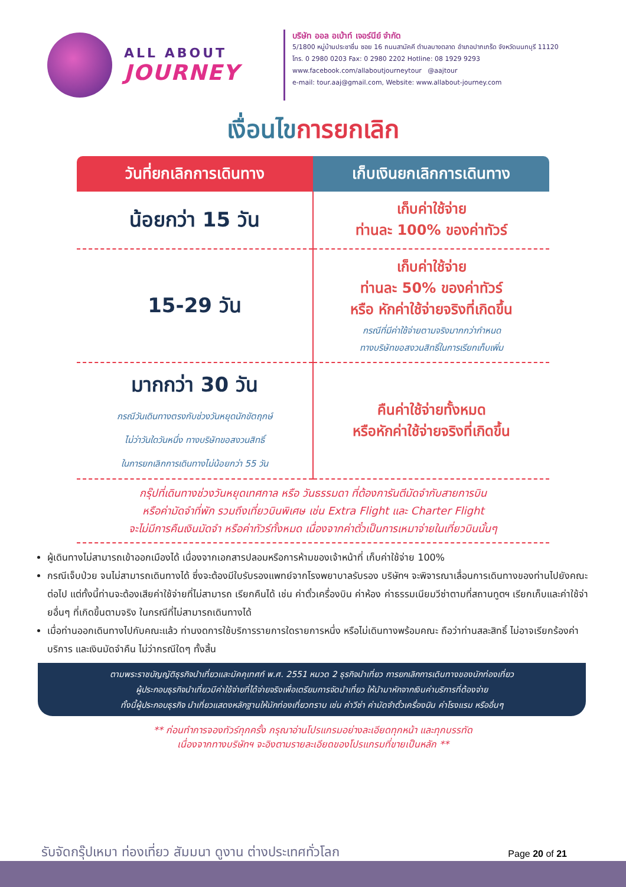ALL ABOUT
JOURNEY
บริษัท ออล อเบ้าท์ เจอร์นีย์ จำกัด
5/1800 หมู่บ้านประชาชื่น ซอย 16 ถนนสามัคคี ตำบลบางตลาด อำเภอปากเกร็ด จังหวัดนนทบุรี 11120
โทร. 0 2980 0203 Fax: 0 2980 2202 Hotline: 08 1929 9293
www.facebook.com/allaboutjourneytour @aajtour
e-mail: tour.aaj@gmail.com, Website: www.allabout-journey.com
เงื่อนไขการยกเลิก
| วันที่ยกเลิกการเดินทาง | เก็บเงินยกเลิกการเดินทาง |
| --- | --- |
| น้อยกว่า 15 วัน | เก็บค่าใช้จ่าย ท่านละ 100% ของค่าทัวร์ |
| 15-29 วัน | เก็บค่าใช้จ่าย ท่านละ 50% ของค่าทัวร์ หรือ หักค่าใช้จ่ายจริงที่เกิดขึ้น กรณีที่มีค่าใช้จ่ายตามจริงมากกว่ากำหนด ทางบริษัทขอสงวนสิทธิ์ในการเรียกเก็บเพิ่ม |
| มากกว่า 30 วัน กรณีวันเดินทางตรงกับช่วงวันหยุดนักขัตฤกษ์ ไม่ว่าวันใดวันหนึ่ง ทางบริษัทขอสงวนสิทธิ์ ในการยกเลิกการเดินทางไม่น้อยกว่า 55 วัน | คืนค่าใช้จ่ายทั้งหมด หรือหักค่าใช้จ่ายจริงที่เกิดขึ้น |
กรุ๊ปที่เดินทางช่วงวันหยุดเทศกาล หรือ วันธรรมดา ที่ต้องการันตีมัดจำกับสายการบิน
หรือค่ามัดจำที่พัก รวมถึงเที่ยวบินพิเศษ เช่น Extra Flight และ Charter Flight
จะไม่มีการคืนเงินมัดจำ หรือค่าทัวร์ทั้งหมด เนื่องจากค่าตั๋วเป็นการเหมาจ่ายในเที่ยวบินนั้นๆ
ผู้เดินทางไม่สามารถเข้าออกเมืองได้ เนื่องจากเอกสารปลอมหรือการห้ามของเจ้าหน้าที่ เก็บค่าใช้จ่าย 100%
กรณีเจ็บป่วย จนไม่สามารถเดินทางได้ ซึ่งจะต้องมีใบรับรองแพทย์จากโรงพยาบาลรับรอง บริษัทฯ จะพิจารณาเลื่อนการเดินทางของท่านไปยังคณะต่อไป แต่ทั้งนี้ท่านจะต้องเสียค่าใช้จ่ายที่ไม่สามารถ เรียกคืนได้ เช่น ค่าตั๋วเครื่องบิน ค่าห้อง ค่าธรรมเนียมวีซ่าตามที่สถานทูตฯ เรียกเก็บและค่าใช้จ่ายอื่นๆ ที่เกิดขึ้นตามจริง ในกรณีที่ไม่สามารถเดินทางได้
เมื่อท่านออกเดินทางไปกับคณะแล้ว ท่านงดการใช้บริการรายการใดรายการหนึ่ง หรือไม่เดินทางพร้อมคณะ ถือว่าท่านสละสิทธิ์ ไม่อาจเรียกร้องค่าบริการ และเงินมัดจำคืน ไม่ว่ากรณีใดๆ ทั้งสิ้น
ตามพระราชบัญญัติธุรกิจนำเที่ยวและมัคคุเทศก์ พ.ศ. 2551 หมวด 2 ธุรกิจนำเที่ยว การยกเลิกการเดินทางของนักท่องเที่ยว
ผู้ประกอบธุรกิจนำเที่ยวมีค่าใช้จ่ายที่ได้จ่ายจริงเพื่อเตรียมการจัดนำเที่ยว ให้นำมาหักจากเงินค่าบริการที่ต้องจ่าย
ทั้งนี้ผู้ประกอบธุรกิจ นำเที่ยวแสดงหลักฐานให้นักท่องเที่ยวทราบ เช่น ค่าวีซ่า ค่ามัดจำตั๋วเครื่องบิน ค่าโรงแรม หรืออื่นๆ
** ก่อนทำการจองทัวร์ทุกครั้ง กรุณาอ่านโปรแกรมอย่างละเอียดทุกหน้า และทุกบรรทัด
เนื่องจากทางบริษัทฯ จะอิงตามรายละเอียดของโปรแกรมที่ขายเป็นหลัก **
รับจัดกรุ๊ปเหมา ท่องเที่ยว สัมมนา ดูงาน ต่างประเทศทั่วโลก
Page 20 of 21